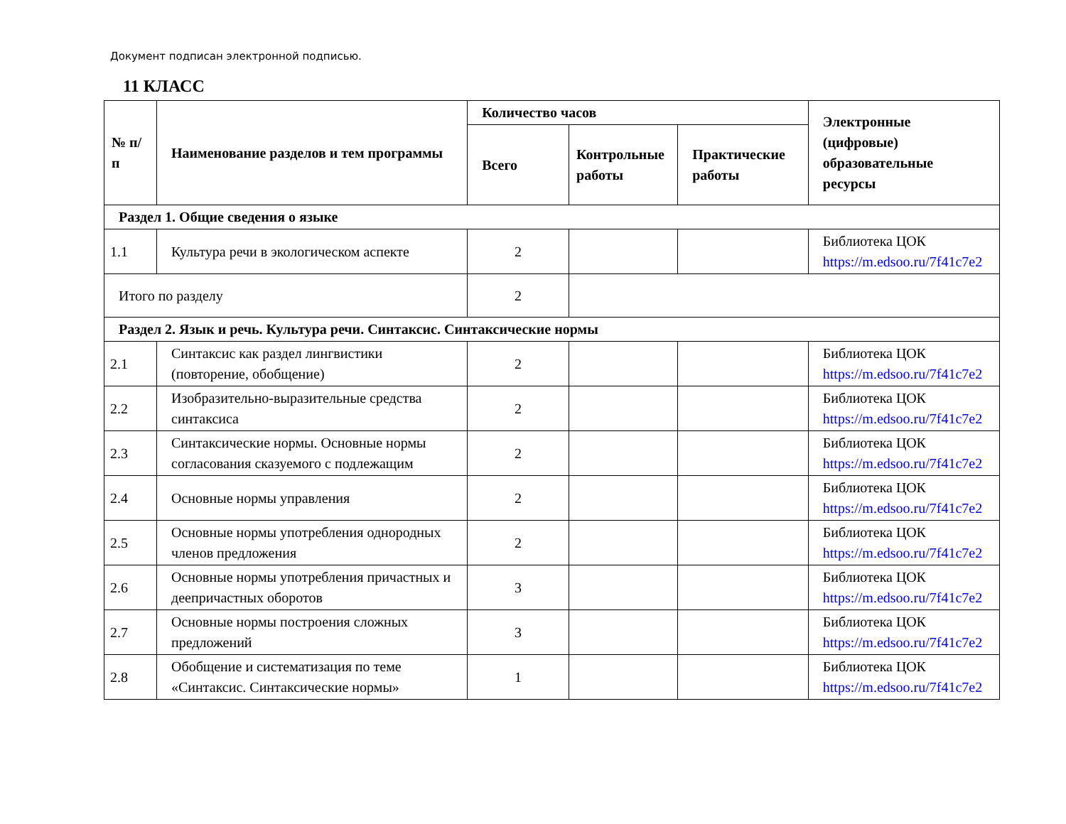Документ подписан электронной подписью.
11 КЛАСС
| № п/п | Наименование разделов и тем программы | Количество часов | | | Электронные (цифровые) образовательные ресурсы |
| --- | --- | --- | --- | --- | --- |
| | | Всего | Контрольные работы | Практические работы | |
| Раздел 1. Общие сведения о языке | | | | | |
| 1.1 | Культура речи в экологическом аспекте | 2 | | | Библиотека ЦОК https://m.edsoo.ru/7f41c7e2 |
| Итого по разделу | | 2 | | | |
| Раздел 2. Язык и речь. Культура речи. Синтаксис. Синтаксические нормы | | | | | |
| 2.1 | Синтаксис как раздел лингвистики (повторение, обобщение) | 2 | | | Библиотека ЦОК https://m.edsoo.ru/7f41c7e2 |
| 2.2 | Изобразительно-выразительные средства синтаксиса | 2 | | | Библиотека ЦОК https://m.edsoo.ru/7f41c7e2 |
| 2.3 | Синтаксические нормы. Основные нормы согласования сказуемого с подлежащим | 2 | | | Библиотека ЦОК https://m.edsoo.ru/7f41c7e2 |
| 2.4 | Основные нормы управления | 2 | | | Библиотека ЦОК https://m.edsoo.ru/7f41c7e2 |
| 2.5 | Основные нормы употребления однородных членов предложения | 2 | | | Библиотека ЦОК https://m.edsoo.ru/7f41c7e2 |
| 2.6 | Основные нормы употребления причастных и деепричастных оборотов | 3 | | | Библиотека ЦОК https://m.edsoo.ru/7f41c7e2 |
| 2.7 | Основные нормы построения сложных предложений | 3 | | | Библиотека ЦОК https://m.edsoo.ru/7f41c7e2 |
| 2.8 | Обобщение и систематизация по теме «Синтаксис. Синтаксические нормы» | 1 | | | Библиотека ЦОК https://m.edsoo.ru/7f41c7e2 |